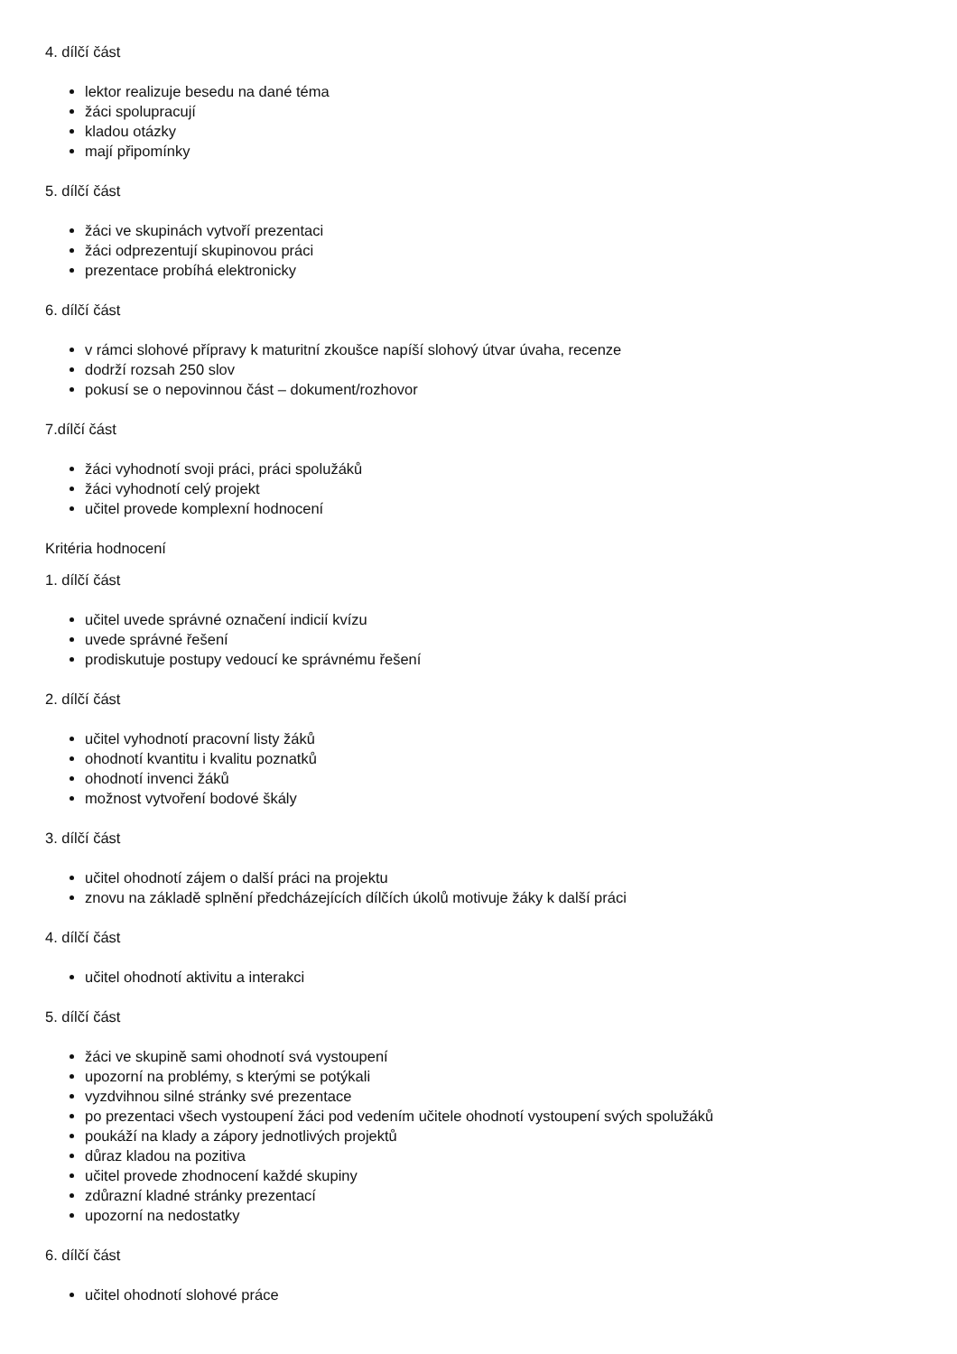4. dílčí část
lektor realizuje besedu na dané téma
žáci spolupracují
kladou otázky
mají připomínky
5. dílčí část
žáci ve skupinách vytvoří prezentaci
žáci odprezentují skupinovou práci
prezentace probíhá elektronicky
6. dílčí část
v rámci slohové přípravy k maturitní zkoušce napíší slohový útvar úvaha, recenze
dodrží rozsah 250 slov
pokusí se o nepovinnou část – dokument/rozhovor
7.dílčí část
žáci vyhodnotí svoji práci, práci spolužáků
žáci vyhodnotí celý projekt
učitel provede komplexní hodnocení
Kritéria hodnocení
1. dílčí část
učitel uvede správné označení indicií kvízu
uvede správné řešení
prodiskutuje postupy vedoucí ke správnému řešení
2. dílčí část
učitel vyhodnotí pracovní listy žáků
ohodnotí kvantitu i kvalitu poznatků
ohodnotí invenci žáků
možnost vytvoření bodové škály
3. dílčí část
učitel ohodnotí zájem o další práci na projektu
znovu na základě splnění předcházejících dílčích úkolů motivuje žáky k další práci
4. dílčí část
učitel ohodnotí aktivitu a interakci
5. dílčí část
žáci ve skupině sami ohodnotí svá vystoupení
upozorní na problémy, s kterými se potýkali
vyzdvihnou silné stránky své prezentace
po prezentaci všech vystoupení žáci pod vedením učitele ohodnotí vystoupení svých spolužáků
poukáží na klady a zápory jednotlivých projektů
důraz kladou na pozitiva
učitel provede zhodnocení každé skupiny
zdůrazní kladné stránky prezentací
upozorní na nedostatky
6. dílčí část
učitel ohodnotí slohové práce